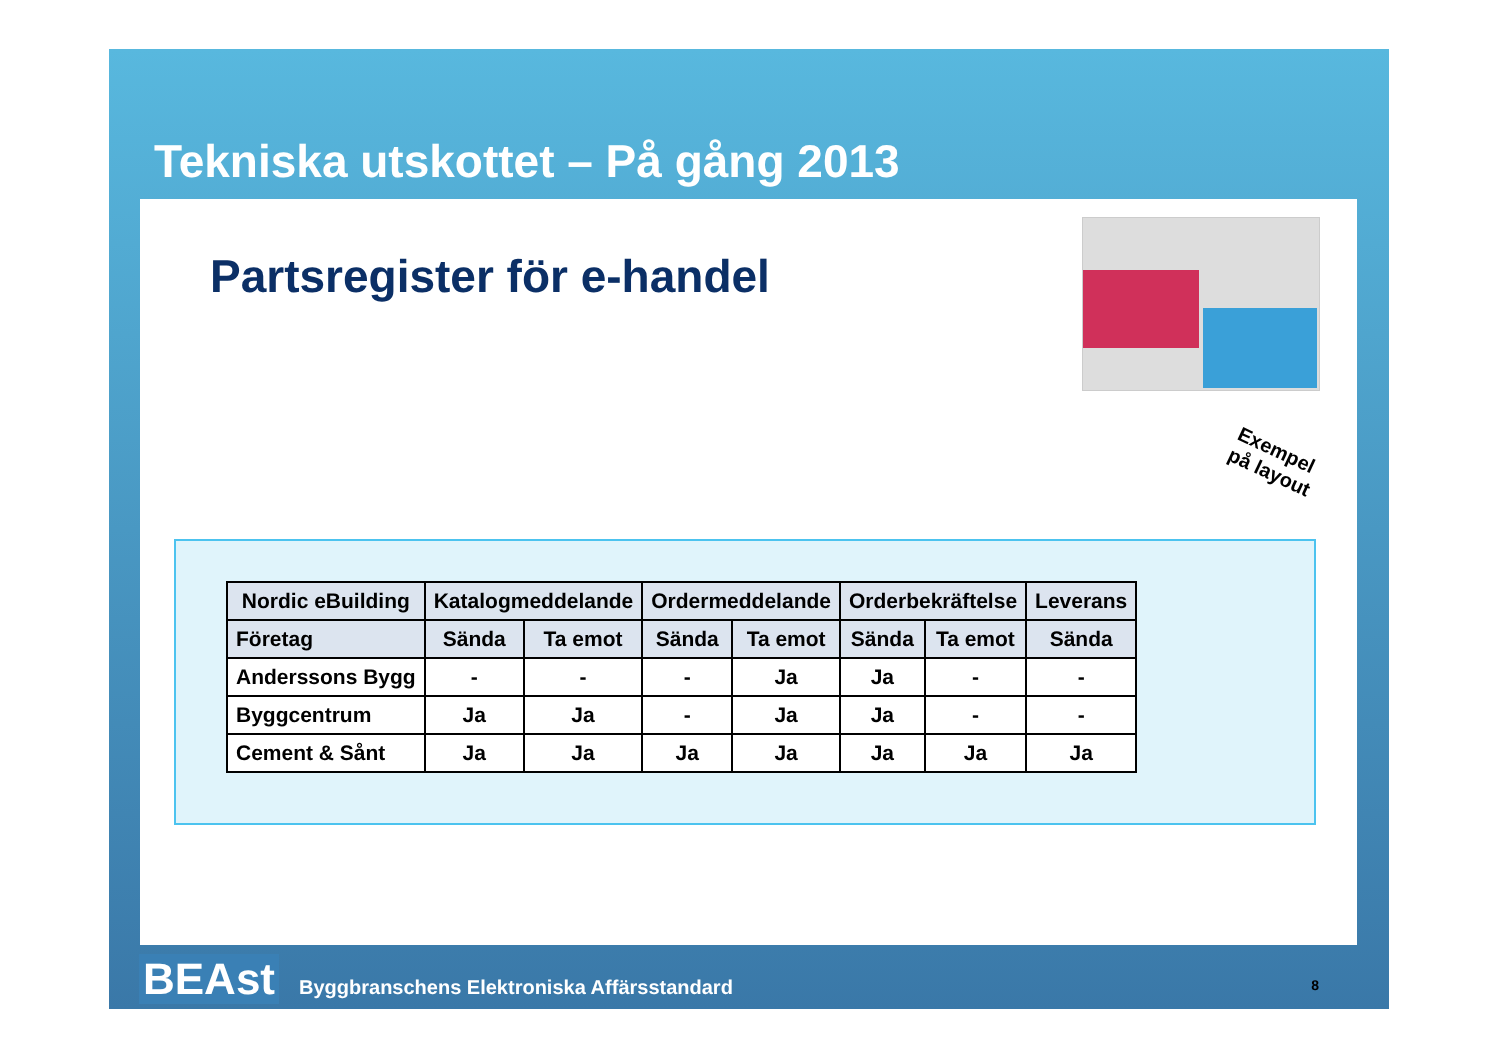Tekniska utskottet – På gång 2013
Partsregister för e-handel
Exempel
på layout
| Nordic eBuilding | Katalogmeddelande | | Ordermeddelande | | Orderbekräftelse | | Leverans |
| --- | --- | --- | --- | --- | --- | --- | --- |
| Företag | Sända | Ta emot | Sända | Ta emot | Sända | Ta emot | Sända |
| Anderssons Bygg | - | - | - | Ja | Ja | - | - |
| Byggcentrum | Ja | Ja | - | Ja | Ja | - | - |
| Cement & Sånt | Ja | Ja | Ja | Ja | Ja | Ja | Ja |
BEAst Byggbranschens Elektroniska Affärsstandard
8